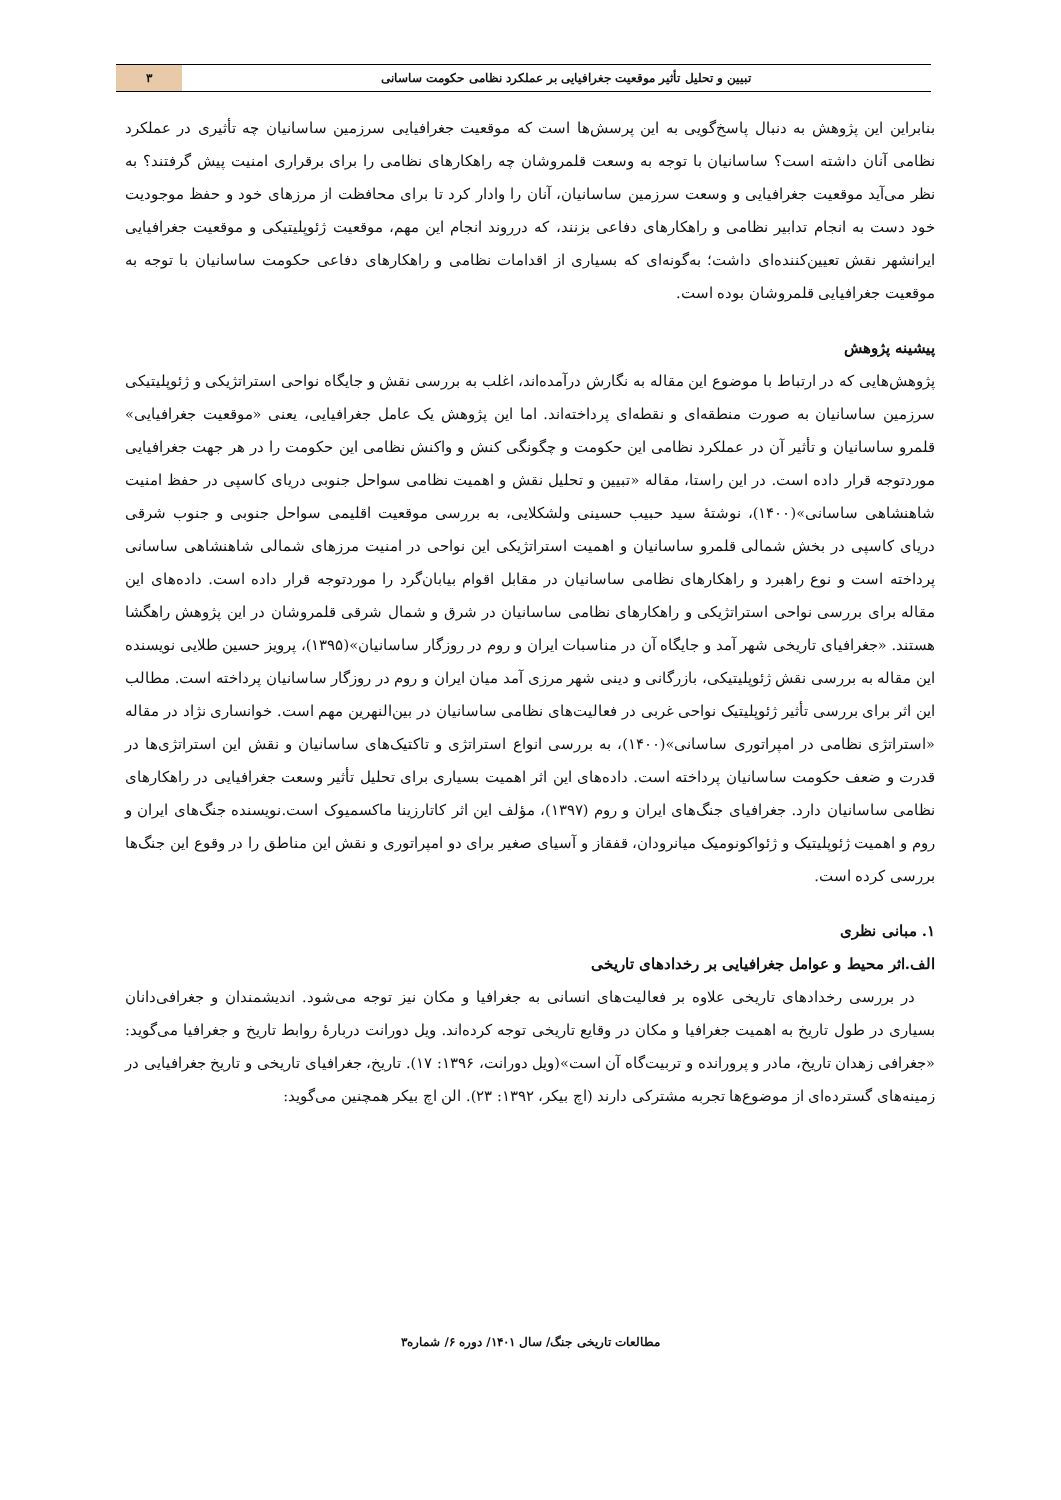تبیین و تحلیل تأثیر موقعیت جغرافیایی بر عملکرد نظامی حکومت ساسانی
۳
بنابراین این پژوهش به دنبال پاسخ‌گویی به این پرسش‌ها است که موقعیت جغرافیایی سرزمین ساسانیان چه تأثیری در عملکرد نظامی آنان داشته است؟ ساسانیان با توجه به وسعت قلمروشان چه راهکارهای نظامی را برای برقراری امنیت پیش گرفتند؟ به نظر می‌آید موقعیت جغرافیایی و وسعت سرزمین ساسانیان، آنان را وادار کرد تا برای محافظت از مرزهای خود و حفظ موجودیت خود دست به انجام تدابیر نظامی و راهکارهای دفاعی بزنند، که درروند انجام این مهم، موقعیت ژئوپلیتیکی و موقعیت جغرافیایی ایرانشهر نقش تعیین‌کننده‌ای داشت؛ به‌گونه‌ای که بسیاری از اقدامات نظامی و راهکارهای دفاعی حکومت ساسانیان با توجه به موقعیت جغرافیایی قلمروشان بوده است.
پیشینه پژوهش
پژوهش‌هایی که در ارتباط با موضوع این مقاله به نگارش درآمده‌اند، اغلب به بررسی نقش و جایگاه نواحی استراتژیکی و ژئوپلیتیکی سرزمین ساسانیان به صورت منطقه‌ای و نقطه‌ای پرداخته‌اند. اما این پژوهش یک عامل جغرافیایی، یعنی «موقعیت جغرافیایی» قلمرو ساسانیان و تأثیر آن در عملکرد نظامی این حکومت و چگونگی کنش و واکنش نظامی این حکومت را در هر جهت جغرافیایی موردتوجه قرار داده است. در این راستا، مقاله «تبیین و تحلیل نقش و اهمیت نظامی سواحل جنوبی دریای کاسپی در حفظ امنیت شاهنشاهی ساسانی»(۱۴۰۰)، نوشتۀ سید حبیب حسینی ولشکلایی، به بررسی موقعیت اقلیمی سواحل جنوبی و جنوب شرقی دریای کاسپی در بخش شمالی قلمرو ساسانیان و اهمیت استراتژیکی این نواحی در امنیت مرزهای شمالی شاهنشاهی ساسانی پرداخته است و نوع راهبرد و راهکارهای نظامی ساسانیان در مقابل اقوام بیابان‌گرد را موردتوجه قرار داده است. داده‌های این مقاله برای بررسی نواحی استراتژیکی و راهکارهای نظامی ساسانیان در شرق و شمال شرقی قلمروشان در این پژوهش راهگشا هستند. «جغرافیای تاریخی شهر آمد و جایگاه آن در مناسبات ایران و روم در روزگار ساسانیان»(۱۳۹۵)، پرویز حسین طلایی نویسنده این مقاله به بررسی نقش ژئوپلیتیکی، بازرگانی و دینی شهر مرزی آمد میان ایران و روم در روزگار ساسانیان پرداخته است. مطالب این اثر برای بررسی تأثیر ژئوپلیتیک نواحی غربی در فعالیت‌های نظامی ساسانیان در بین‌النهرین مهم است. خوانساری نژاد در مقاله «استراتژی نظامی در امپراتوری ساسانی»(۱۴۰۰)، به بررسی انواع استراتژی و تاکتیک‌های ساسانیان و نقش این استراتژی‌ها در قدرت و ضعف حکومت ساسانیان پرداخته است. داده‌های این اثر اهمیت بسیاری برای تحلیل تأثیر وسعت جغرافیایی در راهکارهای نظامی ساسانیان دارد. جغرافیای جنگ‌های ایران و روم (۱۳۹۷)، مؤلف این اثر کاتارزینا ماکسمیوک است.نویسنده جنگ‌های ایران و روم و اهمیت ژئوپلیتیک و ژئواکونومیک میانرودان، قفقاز و آسیای صغیر برای دو امپراتوری و نقش این مناطق را در وقوع این جنگ‌ها بررسی کرده است.
۱. مبانی نظری
الف.اثر محیط و عوامل جغرافیایی بر رخدادهای تاریخی
در بررسی رخدادهای تاریخی علاوه بر فعالیت‌های انسانی به جغرافیا و مکان نیز توجه می‌شود. اندیشمندان و جغرافی‌دانان بسیاری در طول تاریخ به اهمیت جغرافیا و مکان در وقایع تاریخی توجه کرده‌اند. ویل دورانت دربارۀ روابط تاریخ و جغرافیا می‌گوید: «جغرافی زهدان تاریخ، مادر و پرورانده و تربیت‌گاه آن است»(ویل دورانت، ۱۳۹۶: ۱۷). تاریخ، جغرافیای تاریخی و تاریخ جغرافیایی در زمینه‌های گسترده‌ای از موضوع‌ها تجربه مشترکی دارند (اچ بیکر، ۱۳۹۲: ۲۳). الن اچ بیکر همچنین می‌گوید:
مطالعات تاریخی جنگ/ سال ۱۴۰۱/ دوره ۶/ شماره۳